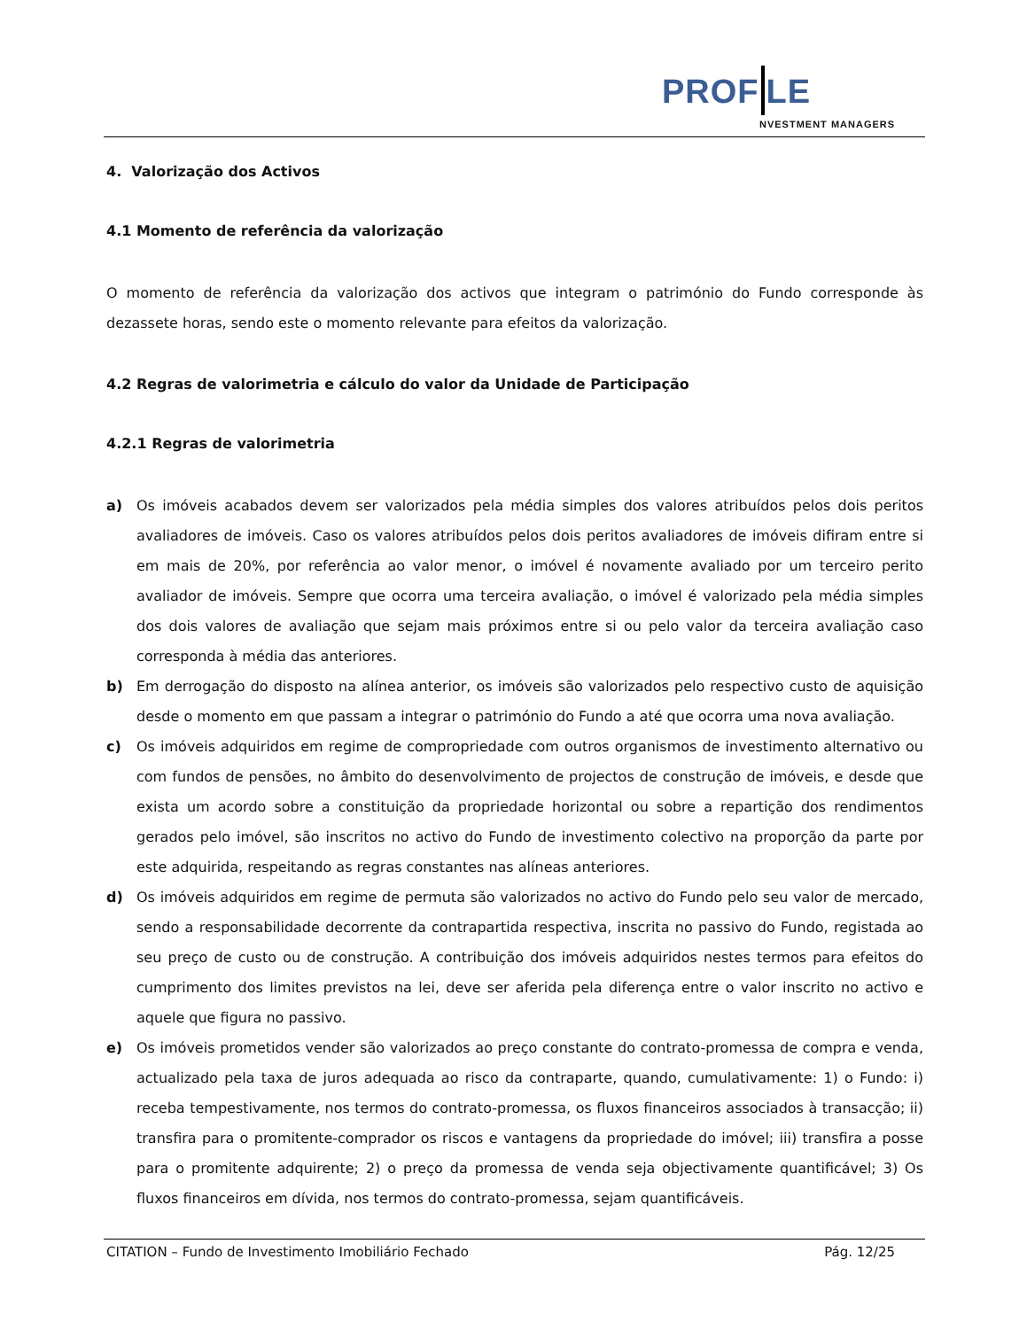PROF LE
NVESTMENT MANAGERS
4. Valorização dos Activos
4.1 Momento de referência da valorização
O momento de referência da valorização dos activos que integram o património do Fundo corresponde às dezassete horas, sendo este o momento relevante para efeitos da valorização.
4.2 Regras de valorimetria e cálculo do valor da Unidade de Participação
4.2.1 Regras de valorimetria
a) Os imóveis acabados devem ser valorizados pela média simples dos valores atribuídos pelos dois peritos avaliadores de imóveis. Caso os valores atribuídos pelos dois peritos avaliadores de imóveis difiram entre si em mais de 20%, por referência ao valor menor, o imóvel é novamente avaliado por um terceiro perito avaliador de imóveis. Sempre que ocorra uma terceira avaliação, o imóvel é valorizado pela média simples dos dois valores de avaliação que sejam mais próximos entre si ou pelo valor da terceira avaliação caso corresponda à média das anteriores.
b) Em derrogação do disposto na alínea anterior, os imóveis são valorizados pelo respectivo custo de aquisição desde o momento em que passam a integrar o património do Fundo a até que ocorra uma nova avaliação.
c) Os imóveis adquiridos em regime de compropriedade com outros organismos de investimento alternativo ou com fundos de pensões, no âmbito do desenvolvimento de projectos de construção de imóveis, e desde que exista um acordo sobre a constituição da propriedade horizontal ou sobre a repartição dos rendimentos gerados pelo imóvel, são inscritos no activo do Fundo de investimento colectivo na proporção da parte por este adquirida, respeitando as regras constantes nas alíneas anteriores.
d) Os imóveis adquiridos em regime de permuta são valorizados no activo do Fundo pelo seu valor de mercado, sendo a responsabilidade decorrente da contrapartida respectiva, inscrita no passivo do Fundo, registada ao seu preço de custo ou de construção. A contribuição dos imóveis adquiridos nestes termos para efeitos do cumprimento dos limites previstos na lei, deve ser aferida pela diferença entre o valor inscrito no activo e aquele que figura no passivo.
e) Os imóveis prometidos vender são valorizados ao preço constante do contrato-promessa de compra e venda, actualizado pela taxa de juros adequada ao risco da contraparte, quando, cumulativamente: 1) o Fundo: i) receba tempestivamente, nos termos do contrato-promessa, os fluxos financeiros associados à transacção; ii) transfira para o promitente-comprador os riscos e vantagens da propriedade do imóvel; iii) transfira a posse para o promitente adquirente; 2) o preço da promessa de venda seja objectivamente quantificável; 3) Os fluxos financeiros em dívida, nos termos do contrato-promessa, sejam quantificáveis.
CITATION – Fundo de Investimento Imobiliário Fechado Pág. 12/25